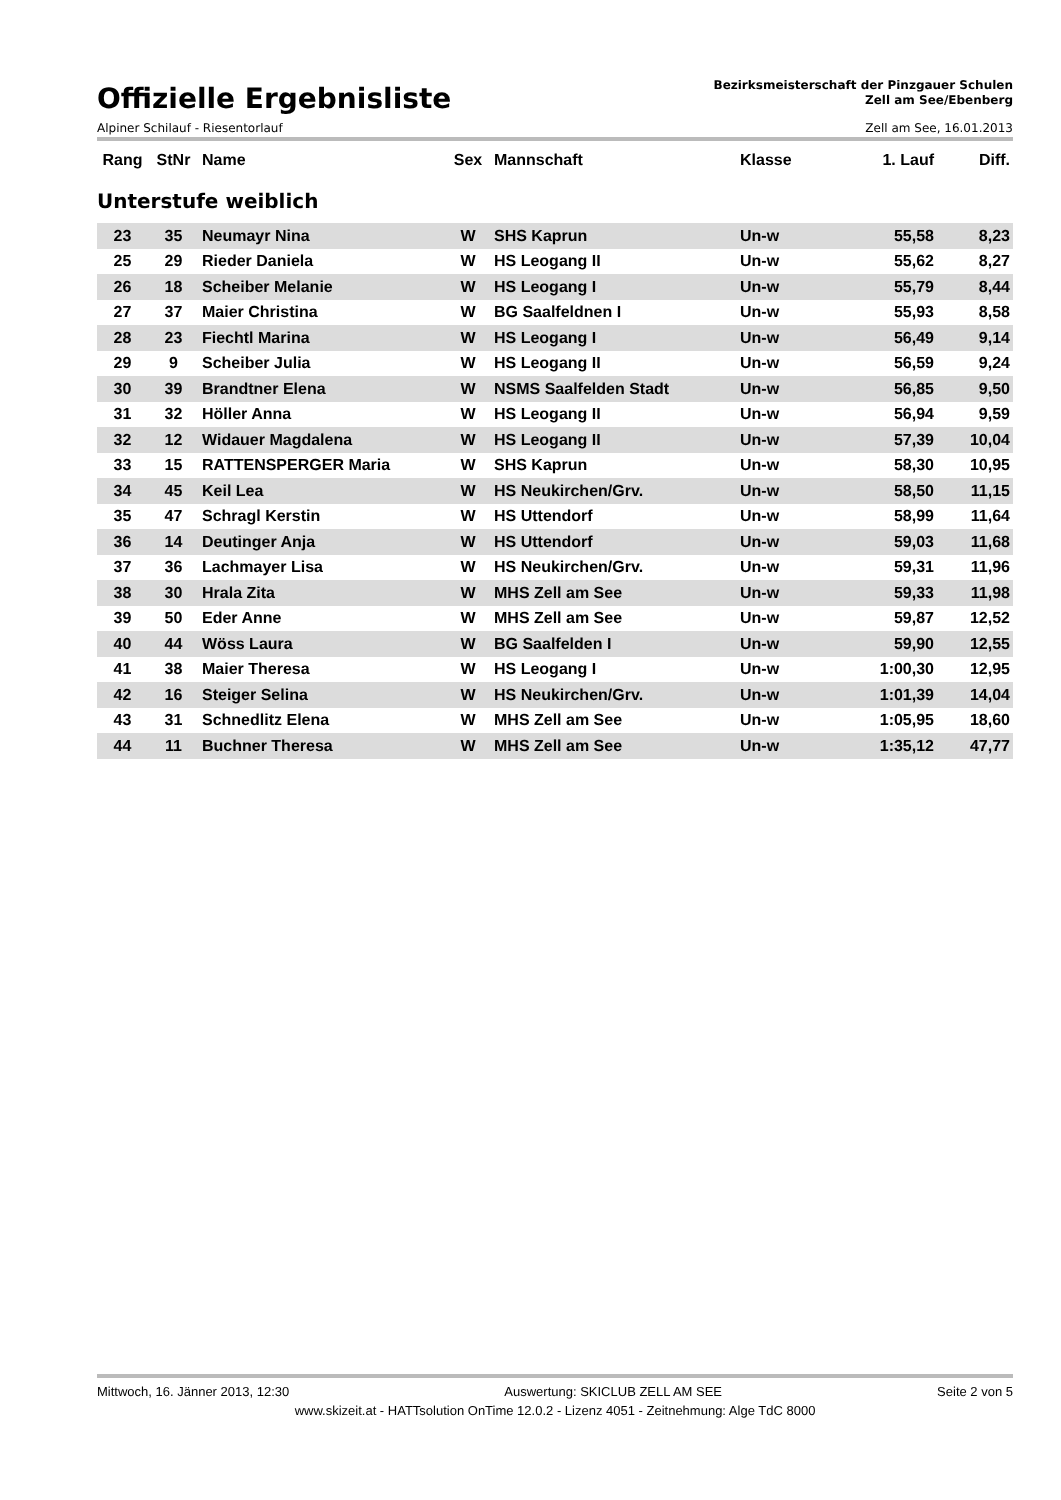Offizielle Ergebnisliste
Bezirksmeisterschaft der Pinzgauer Schulen
Zell am See/Ebenberg
Alpiner Schilauf - Riesentorlauf Zell am See, 16.01.2013
| Rang | StNr | Name | Sex | Mannschaft | Klasse | 1. Lauf | Diff. |
| --- | --- | --- | --- | --- | --- | --- | --- |
Unterstufe weiblich
| 23 | 35 | Neumayr Nina | W | SHS Kaprun | Un-w | 55,58 | 8,23 |
| 25 | 29 | Rieder Daniela | W | HS Leogang II | Un-w | 55,62 | 8,27 |
| 26 | 18 | Scheiber Melanie | W | HS Leogang I | Un-w | 55,79 | 8,44 |
| 27 | 37 | Maier Christina | W | BG Saalfeldnen I | Un-w | 55,93 | 8,58 |
| 28 | 23 | Fiechtl Marina | W | HS Leogang I | Un-w | 56,49 | 9,14 |
| 29 | 9 | Scheiber Julia | W | HS Leogang II | Un-w | 56,59 | 9,24 |
| 30 | 39 | Brandtner Elena | W | NSMS Saalfelden Stadt | Un-w | 56,85 | 9,50 |
| 31 | 32 | Höller Anna | W | HS Leogang II | Un-w | 56,94 | 9,59 |
| 32 | 12 | Widauer Magdalena | W | HS Leogang II | Un-w | 57,39 | 10,04 |
| 33 | 15 | RATTENSPERGER Maria | W | SHS Kaprun | Un-w | 58,30 | 10,95 |
| 34 | 45 | Keil Lea | W | HS Neukirchen/Grv. | Un-w | 58,50 | 11,15 |
| 35 | 47 | Schragl Kerstin | W | HS Uttendorf | Un-w | 58,99 | 11,64 |
| 36 | 14 | Deutinger Anja | W | HS Uttendorf | Un-w | 59,03 | 11,68 |
| 37 | 36 | Lachmayer Lisa | W | HS Neukirchen/Grv. | Un-w | 59,31 | 11,96 |
| 38 | 30 | Hrala Zita | W | MHS Zell am See | Un-w | 59,33 | 11,98 |
| 39 | 50 | Eder Anne | W | MHS Zell am See | Un-w | 59,87 | 12,52 |
| 40 | 44 | Wöss Laura | W | BG Saalfelden I | Un-w | 59,90 | 12,55 |
| 41 | 38 | Maier Theresa | W | HS Leogang I | Un-w | 1:00,30 | 12,95 |
| 42 | 16 | Steiger Selina | W | HS Neukirchen/Grv. | Un-w | 1:01,39 | 14,04 |
| 43 | 31 | Schnedlitz Elena | W | MHS Zell am See | Un-w | 1:05,95 | 18,60 |
| 44 | 11 | Buchner Theresa | W | MHS Zell am See | Un-w | 1:35,12 | 47,77 |
Mittwoch, 16. Jänner 2013, 12:30 Auswertung: SKICLUB ZELL AM SEE Seite 2 von 5
www.skizeit.at - HATTsolution OnTime 12.0.2 - Lizenz 4051 - Zeitnehmung: Alge TdC 8000